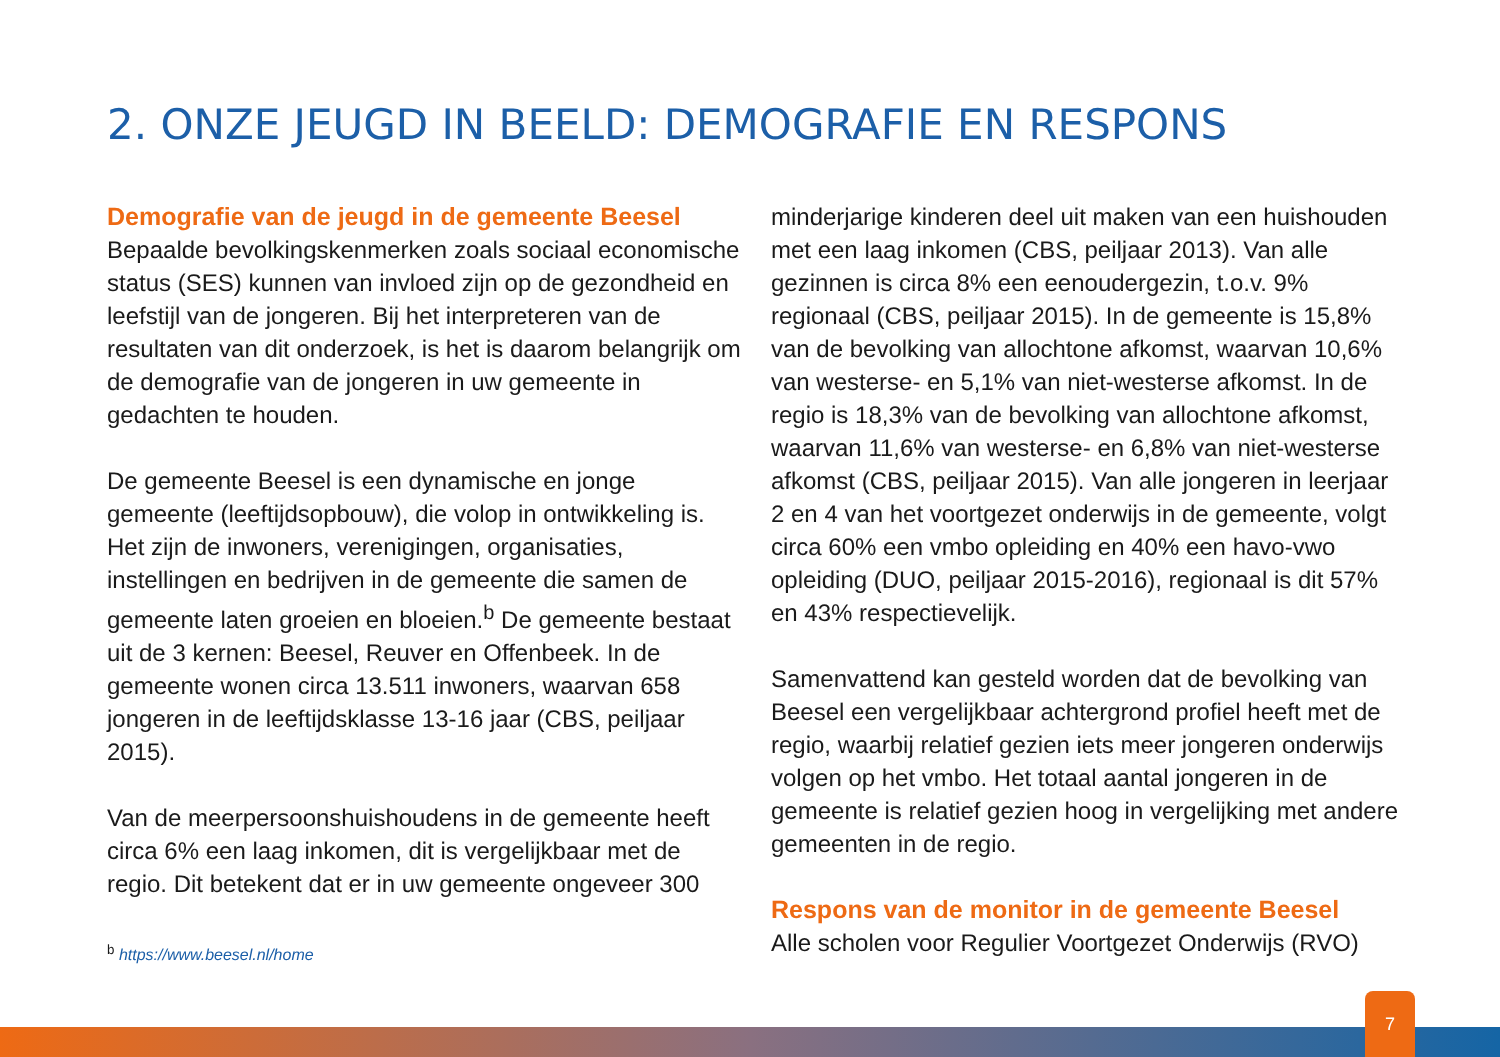2. ONZE JEUGD IN BEELD: DEMOGRAFIE EN RESPONS
Demografie van de jeugd in de gemeente Beesel
Bepaalde bevolkingskenmerken zoals sociaal economische status (SES) kunnen van invloed zijn op de gezondheid en leefstijl van de jongeren. Bij het interpreteren van de resultaten van dit onderzoek, is het is daarom belangrijk om de demografie van de jongeren in uw gemeente in gedachten te houden.
De gemeente Beesel is een dynamische en jonge gemeente (leeftijdsopbouw), die volop in ontwikkeling is. Het zijn de inwoners, verenigingen, organisaties, instellingen en bedrijven in de gemeente die samen de gemeente laten groeien en bloeien.<sup>b</sup> De gemeente bestaat uit de 3 kernen: Beesel, Reuver en Offenbeek. In de gemeente wonen circa 13.511 inwoners, waarvan 658 jongeren in de leeftijdsklasse 13-16 jaar (CBS, peiljaar 2015).
Van de meerpersoonshuishoudens in de gemeente heeft circa 6% een laag inkomen, dit is vergelijkbaar met de regio. Dit betekent dat er in uw gemeente ongeveer 300
<sup>b</sup> https://www.beesel.nl/home
minderjarige kinderen deel uit maken van een huishouden met een laag inkomen (CBS, peiljaar 2013). Van alle gezinnen is circa 8% een eenoudergezin, t.o.v. 9% regionaal (CBS, peiljaar 2015). In de gemeente is 15,8% van de bevolking van allochtone afkomst, waarvan 10,6% van westerse- en 5,1% van niet-westerse afkomst. In de regio is 18,3% van de bevolking van allochtone afkomst, waarvan 11,6% van westerse- en 6,8% van niet-westerse afkomst (CBS, peiljaar 2015). Van alle jongeren in leerjaar 2 en 4 van het voortgezet onderwijs in de gemeente, volgt circa 60% een vmbo opleiding en 40% een havo-vwo opleiding (DUO, peiljaar 2015-2016), regionaal is dit 57% en 43% respectievelijk.
Samenvattend kan gesteld worden dat de bevolking van Beesel een vergelijkbaar achtergrond profiel heeft met de regio, waarbij relatief gezien iets meer jongeren onderwijs volgen op het vmbo. Het totaal aantal jongeren in de gemeente is relatief gezien hoog in vergelijking met andere gemeenten in de regio.
Respons van de monitor in de gemeente Beesel
Alle scholen voor Regulier Voortgezet Onderwijs (RVO)
7